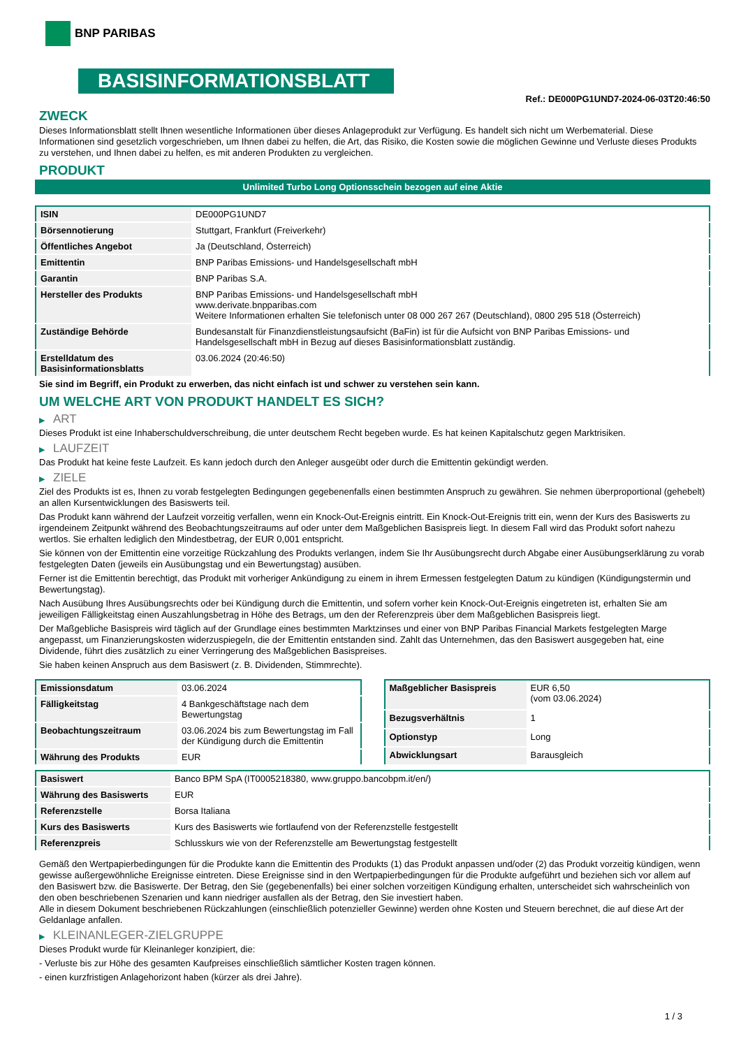BNP PARIBAS
BASISINFORMATIONSBLATT
Ref.: DE000PG1UND7-2024-06-03T20:46:50
ZWECK
Dieses Informationsblatt stellt Ihnen wesentliche Informationen über dieses Anlageprodukt zur Verfügung. Es handelt sich nicht um Werbematerial. Diese Informationen sind gesetzlich vorgeschrieben, um Ihnen dabei zu helfen, die Art, das Risiko, die Kosten sowie die möglichen Gewinne und Verluste dieses Produkts zu verstehen, und Ihnen dabei zu helfen, es mit anderen Produkten zu vergleichen.
PRODUKT
Unlimited Turbo Long Optionsschein bezogen auf eine Aktie
| ISIN | DE000PG1UND7 |
| Börsennotierung | Stuttgart, Frankfurt (Freiverkehr) |
| Öffentliches Angebot | Ja (Deutschland, Österreich) |
| Emittentin | BNP Paribas Emissions- und Handelsgesellschaft mbH |
| Garantin | BNP Paribas S.A. |
| Hersteller des Produkts | BNP Paribas Emissions- und Handelsgesellschaft mbH www.derivate.bnpparibas.com Weitere Informationen erhalten Sie telefonisch unter 08 000 267 267 (Deutschland), 0800 295 518 (Österreich) |
| Zuständige Behörde | Bundesanstalt für Finanzdienstleistungsaufsicht (BaFin) ist für die Aufsicht von BNP Paribas Emissions- und Handelsgesellschaft mbH in Bezug auf dieses Basisinformationsblatt zuständig. |
| Erstelldatum des Basisinformationsblatts | 03.06.2024 (20:46:50) |
Sie sind im Begriff, ein Produkt zu erwerben, das nicht einfach ist und schwer zu verstehen sein kann.
UM WELCHE ART VON PRODUKT HANDELT ES SICH?
▶ ART
Dieses Produkt ist eine Inhaberschuldverschreibung, die unter deutschem Recht begeben wurde. Es hat keinen Kapitalschutz gegen Marktrisiken.
▶ LAUFZEIT
Das Produkt hat keine feste Laufzeit. Es kann jedoch durch den Anleger ausgeübt oder durch die Emittentin gekündigt werden.
▶ ZIELE
Ziel des Produkts ist es, Ihnen zu vorab festgelegten Bedingungen gegebenenfalls einen bestimmten Anspruch zu gewähren. Sie nehmen überproportional (gehebelt) an allen Kursentwicklungen des Basiswerts teil.
Das Produkt kann während der Laufzeit vorzeitig verfallen, wenn ein Knock-Out-Ereignis eintritt. Ein Knock-Out-Ereignis tritt ein, wenn der Kurs des Basiswerts zu irgendeinem Zeitpunkt während des Beobachtungszeitraums auf oder unter dem Maßgeblichen Basispreis liegt. In diesem Fall wird das Produkt sofort nahezu wertlos. Sie erhalten lediglich den Mindestbetrag, der EUR 0,001 entspricht.
Sie können von der Emittentin eine vorzeitige Rückzahlung des Produkts verlangen, indem Sie Ihr Ausübungsrecht durch Abgabe einer Ausübungserklärung zu vorab festgelegten Daten (jeweils ein Ausübungstag und ein Bewertungstag) ausüben.
Ferner ist die Emittentin berechtigt, das Produkt mit vorheriger Ankündigung zu einem in ihrem Ermessen festgelegten Datum zu kündigen (Kündigungstermin und Bewertungstag).
Nach Ausübung Ihres Ausübungsrechts oder bei Kündigung durch die Emittentin, und sofern vorher kein Knock-Out-Ereignis eingetreten ist, erhalten Sie am jeweiligen Fälligkeitstag einen Auszahlungsbetrag in Höhe des Betrags, um den der Referenzpreis über dem Maßgeblichen Basispreis liegt.
Der Maßgebliche Basispreis wird täglich auf der Grundlage eines bestimmten Marktzinses und einer von BNP Paribas Financial Markets festgelegten Marge angepasst, um Finanzierungskosten widerzuspiegeln, die der Emittentin entstanden sind. Zahlt das Unternehmen, das den Basiswert ausgegeben hat, eine Dividende, führt dies zusätzlich zu einer Verringerung des Maßgeblichen Basispreises.
Sie haben keinen Anspruch aus dem Basiswert (z. B. Dividenden, Stimmrechte).
| Emissionsdatum | 03.06.2024 |
| Fälligkeitstag | 4 Bankgeschäftstage nach dem Bewertungstag |
| Beobachtungszeitraum | 03.06.2024 bis zum Bewertungstag im Fall der Kündigung durch die Emittentin |
| Währung des Produkts | EUR |
| Maßgeblicher Basispreis | EUR 6,50 (vom 03.06.2024) |
| Bezugsverhältnis | 1 |
| Optionstyp | Long |
| Abwicklungsart | Barausgleich |
| Basiswert | Banco BPM SpA (IT0005218380, www.gruppo.bancobpm.it/en/) |
| Währung des Basiswerts | EUR |
| Referenzstelle | Borsa Italiana |
| Kurs des Basiswerts | Kurs des Basiswerts wie fortlaufend von der Referenzstelle festgestellt |
| Referenzpreis | Schlusskurs wie von der Referenzstelle am Bewertungstag festgestellt |
Gemäß den Wertpapierbedingungen für die Produkte kann die Emittentin des Produkts (1) das Produkt anpassen und/oder (2) das Produkt vorzeitig kündigen, wenn gewisse außergewöhnliche Ereignisse eintreten. Diese Ereignisse sind in den Wertpapierbedingungen für die Produkte aufgeführt und beziehen sich vor allem auf den Basiswert bzw. die Basiswerte. Der Betrag, den Sie (gegebenenfalls) bei einer solchen vorzeitigen Kündigung erhalten, unterscheidet sich wahrscheinlich von den oben beschriebenen Szenarien und kann niedriger ausfallen als der Betrag, den Sie investiert haben.
Alle in diesem Dokument beschriebenen Rückzahlungen (einschließlich potenzieller Gewinne) werden ohne Kosten und Steuern berechnet, die auf diese Art der Geldanlage anfallen.
▶ KLEINANLEGER-ZIELGRUPPE
Dieses Produkt wurde für Kleinanleger konzipiert, die:
- Verluste bis zur Höhe des gesamten Kaufpreises einschließlich sämtlicher Kosten tragen können.
- einen kurzfristigen Anlagehorizont haben (kürzer als drei Jahre).
1 / 3